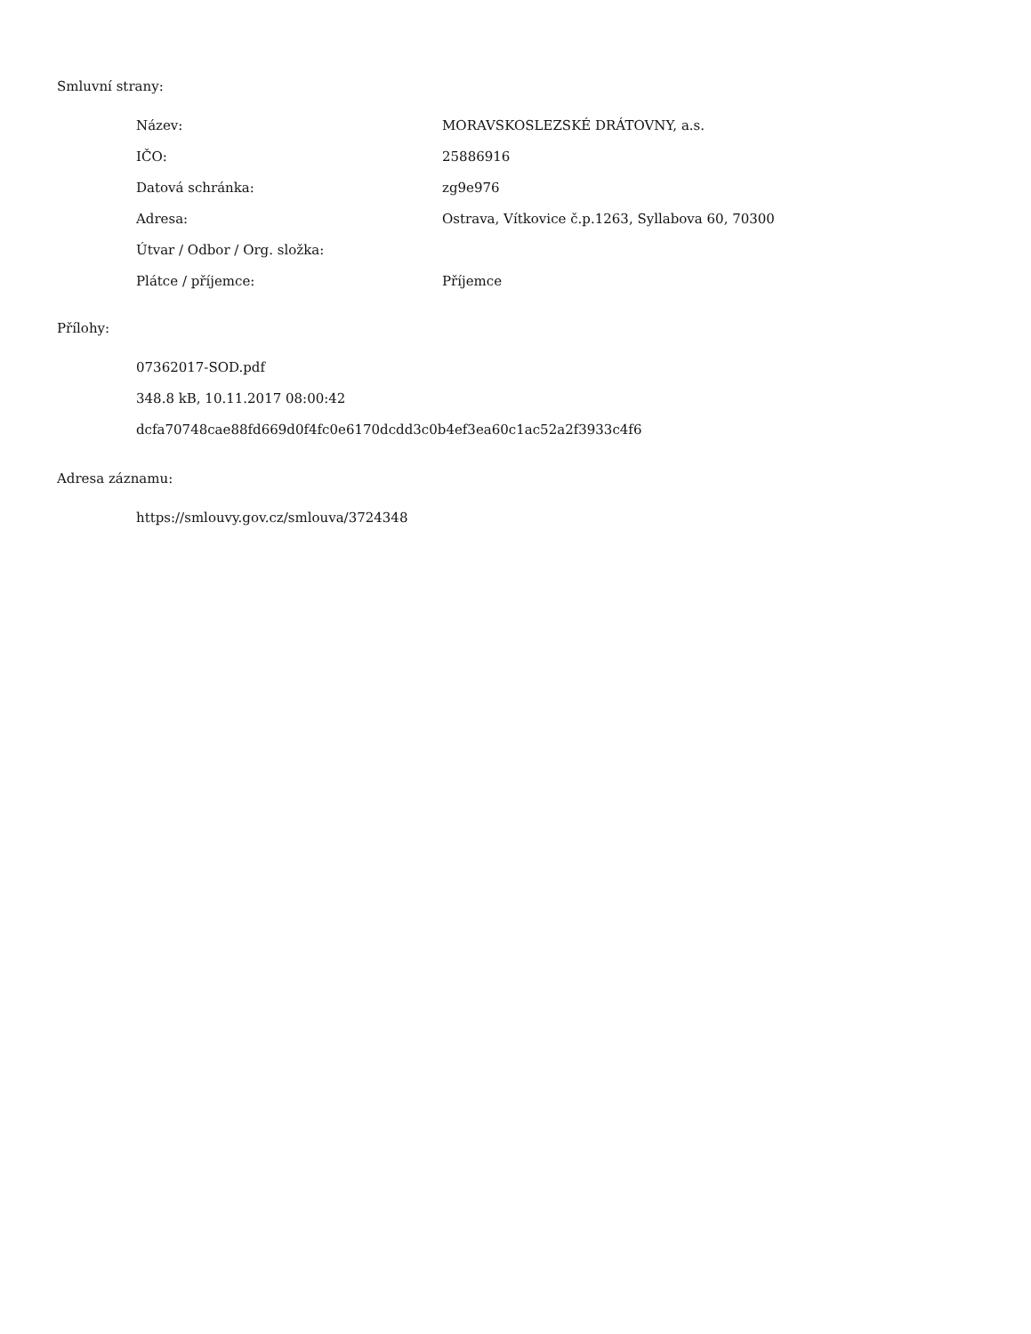Smluvní strany:
| Název: | MORAVSKOSLEZSKÉ DRÁTOVNY, a.s. |
| IČO: | 25886916 |
| Datová schránka: | zg9e976 |
| Adresa: | Ostrava, Vítkovice č.p.1263, Syllabova 60, 70300 |
| Útvar / Odbor / Org. složka: | |
| Plátce / příjemce: | Příjemce |
Přílohy:
07362017-SOD.pdf
348.8 kB, 10.11.2017 08:00:42
dcfa70748cae88fd669d0f4fc0e6170dcdd3c0b4ef3ea60c1ac52a2f3933c4f6
Adresa záznamu:
https://smlouvy.gov.cz/smlouva/3724348